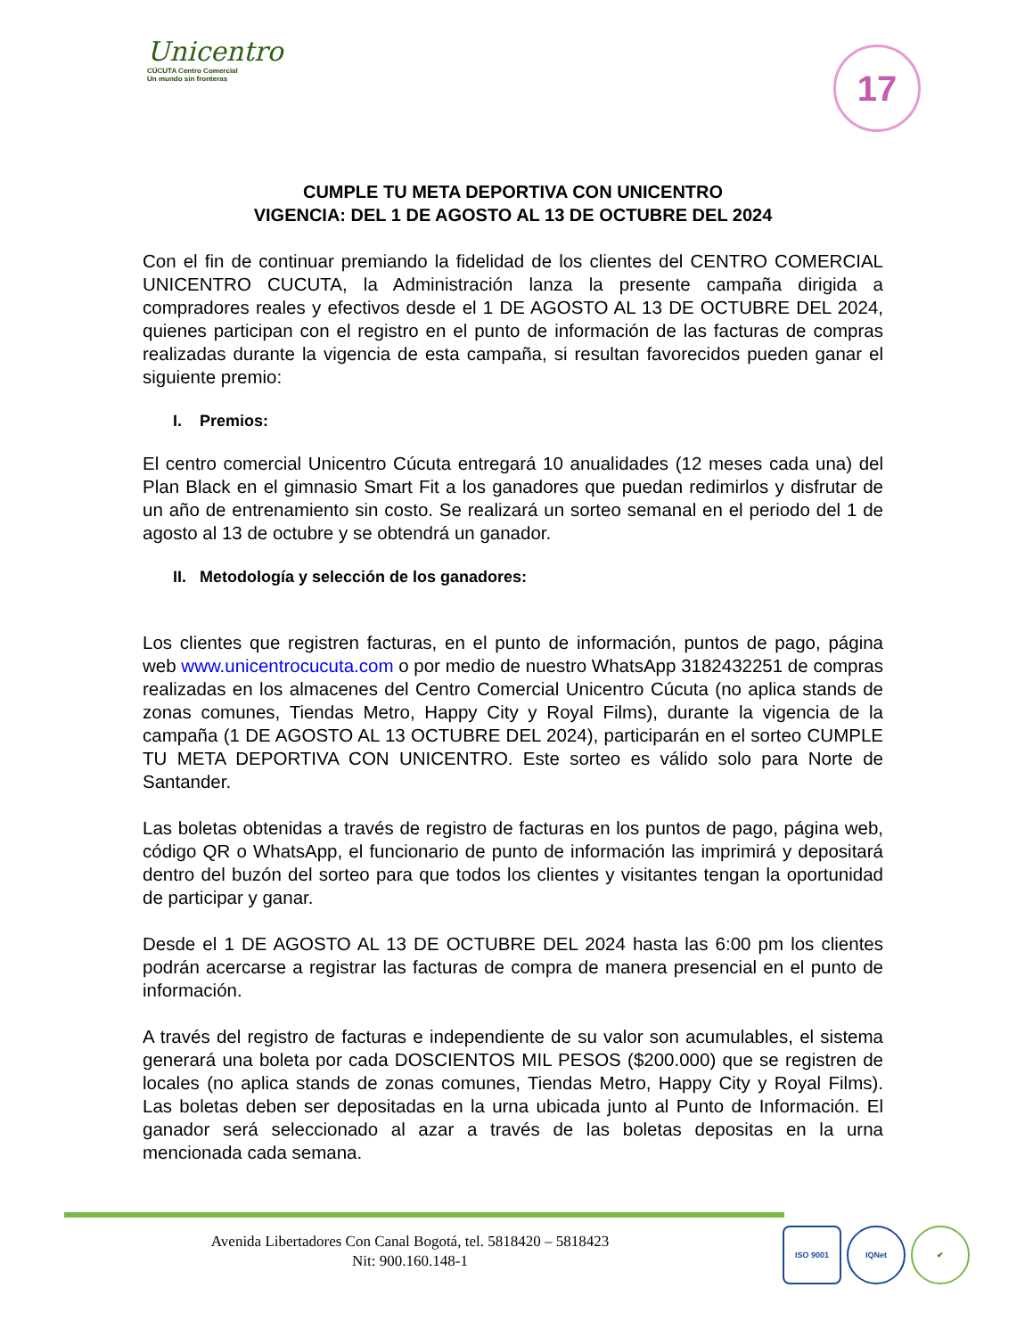Unicentro
CÚCUTA Centro Comercial
Un mundo sin fronteras
17
CUMPLE TU META DEPORTIVA CON UNICENTRO
VIGENCIA: DEL 1 DE AGOSTO AL 13 DE OCTUBRE DEL 2024
Con el fin de continuar premiando la fidelidad de los clientes del CENTRO COMERCIAL UNICENTRO CUCUTA, la Administración lanza la presente campaña dirigida a compradores reales y efectivos desde el 1 DE AGOSTO AL 13 DE OCTUBRE DEL 2024, quienes participan con el registro en el punto de información de las facturas de compras realizadas durante la vigencia de esta campaña, si resultan favorecidos pueden ganar el siguiente premio:
I. Premios:
El centro comercial Unicentro Cúcuta entregará 10 anualidades (12 meses cada una) del Plan Black en el gimnasio Smart Fit a los ganadores que puedan redimirlos y disfrutar de un año de entrenamiento sin costo. Se realizará un sorteo semanal en el periodo del 1 de agosto al 13 de octubre y se obtendrá un ganador.
II. Metodología y selección de los ganadores:
Los clientes que registren facturas, en el punto de información, puntos de pago, página web www.unicentrocucuta.com o por medio de nuestro WhatsApp 3182432251 de compras realizadas en los almacenes del Centro Comercial Unicentro Cúcuta (no aplica stands de zonas comunes, Tiendas Metro, Happy City y Royal Films), durante la vigencia de la campaña (1 DE AGOSTO AL 13 OCTUBRE DEL 2024), participarán en el sorteo CUMPLE TU META DEPORTIVA CON UNICENTRO. Este sorteo es válido solo para Norte de Santander.
Las boletas obtenidas a través de registro de facturas en los puntos de pago, página web, código QR o WhatsApp, el funcionario de punto de información las imprimirá y depositará dentro del buzón del sorteo para que todos los clientes y visitantes tengan la oportunidad de participar y ganar.
Desde el 1 DE AGOSTO AL 13 DE OCTUBRE DEL 2024 hasta las 6:00 pm los clientes podrán acercarse a registrar las facturas de compra de manera presencial en el punto de información.
A través del registro de facturas e independiente de su valor son acumulables, el sistema generará una boleta por cada DOSCIENTOS MIL PESOS ($200.000) que se registren de locales (no aplica stands de zonas comunes, Tiendas Metro, Happy City y Royal Films). Las boletas deben ser depositadas en la urna ubicada junto al Punto de Información. El ganador será seleccionado al azar a través de las boletas depositas en la urna mencionada cada semana.
Avenida Libertadores Con Canal Bogotá, tel. 5818420 – 5818423
Nit: 900.160.148-1
ISO 9001 IQNet ✔